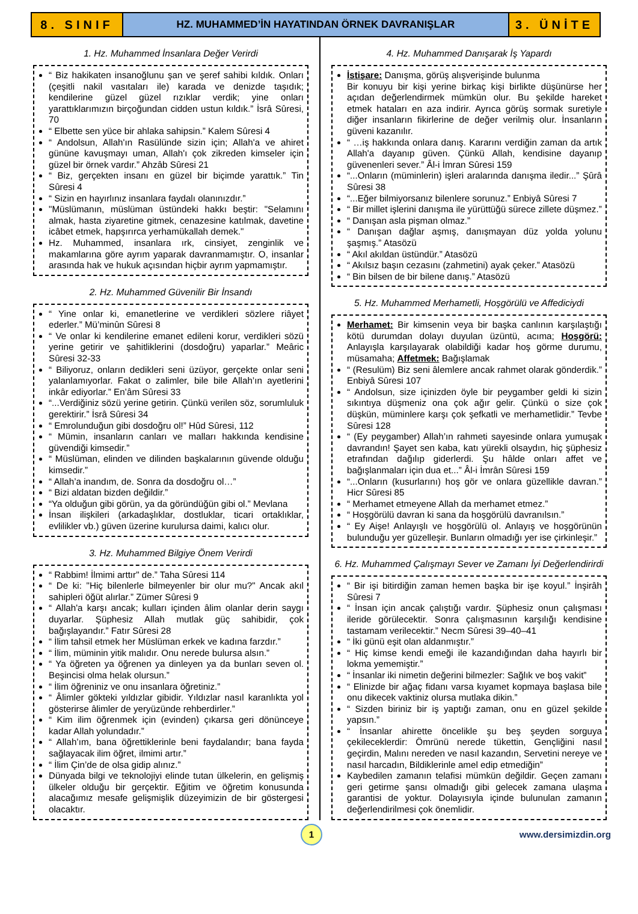8. SINIF
HZ. MUHAMMED’İN HAYATINDAN ÖRNEK DAVRANIŞLAR
3. ÜNİTE
1. Hz. Muhammed İnsanlara Değer Verirdi
“ Biz hakikaten insanoğlunu şan ve şeref sahibi kıldık. Onları (çeşitli nakil vasıtaları ile) karada ve denizde taşıdık; kendilerine güzel güzel rızıklar verdik; yine onları yarattıklarımızın birçoğundan cidden ustun kıldık.” İsrâ Sûresi, 70
“ Elbette sen yüce bir ahlaka sahipsin.” Kalem Sûresi 4
“ Andolsun, Allah'ın Rasülünde sizin için; Allah'a ve ahiret gününe kavuşmayı uman, Allah'ı çok zikreden kimseler için güzel bir örnek vardır.” Ahzâb Sûresi 21
“ Biz, gerçekten insanı en güzel bir biçimde yarattık.” Tin Sûresi 4
“ Sizin en hayırlınız insanlara faydalı olanınızdır.”
"Müslümanın, müslüman üstündeki hakkı beştir: "Selamını almak, hasta ziyaretine gitmek, cenazesine katılmak, davetine icâbet etmek, hapşırırca yerhamükallah demek."
Hz. Muhammed, insanlara ırk, cinsiyet, zenginlik ve makamlarına göre ayrım yaparak davranmamıştır. O, insanlar arasında hak ve hukuk açısından hiçbir ayrım yapmamıştır.
2. Hz. Muhammed Güvenilir Bir İnsandı
“ Yine onlar ki, emanetlerine ve verdikleri sözlere riâyet ederler.” Mü’minûn Sûresi 8
“ Ve onlar ki kendilerine emanet edileni korur, verdikleri sözü yerine getirir ve şahitliklerini (dosdoğru) yaparlar.” Meâric Sûresi 32-33
“ Biliyoruz, onların dedikleri seni üzüyor, gerçekte onlar seni yalanlamıyorlar. Fakat o zalimler, bile bile Allah’ın ayetlerini inkâr ediyorlar.” En’âm Sûresi 33
“...Verdiğiniz sözü yerine getirin. Çünkü verilen söz, sorumluluk gerektirir.” İsrâ Sûresi 34
“ Emrolunduğun gibi dosdoğru ol!” Hûd Sûresi, 112
“ Mümin, insanların canları ve malları hakkında kendisine güvendiği kimsedir.”
“ Müslüman, elinden ve dilinden başkalarının güvende olduğu kimsedir.”
“ Allah’a inandım, de. Sonra da dosdoğru ol…”
“ Bizi aldatan bizden değildir.”
“Ya olduğun gibi görün, ya da göründüğün gibi ol.” Mevlana
İnsan ilişkileri (arkadaşlıklar, dostluklar, ticari ortaklıklar, evlilikler vb.) güven üzerine kurulursa daimi, kalıcı olur.
3. Hz. Muhammed Bilgiye Önem Verirdi
“ Rabbim! İlmimi arttır" de.” Taha Sûresi 114
“ De ki: "Hiç bilenlerle bilmeyenler bir olur mu?" Ancak akıl sahipleri öğüt alırlar.” Zümer Sûresi 9
“ Allah'a karşı ancak; kulları içinden âlim olanlar derin saygı duyarlar. Şüphesiz Allah mutlak güç sahibidir, çok bağışlayandır.” Fatır Sûresi 28
“ İlim tahsil etmek her Müslüman erkek ve kadına farzdır.”
“ İlim, müminin yitik malıdır. Onu nerede bulursa alsın.”
“ Ya öğreten ya öğrenen ya dinleyen ya da bunları seven ol. Beşincisi olma helak olursun.”
“ İlim öğreniniz ve onu insanlara öğretiniz.”
“ Âlimler gökteki yıldızlar gibidir. Yıldızlar nasıl karanlıkta yol gösterirse âlimler de yeryüzünde rehberdirler.”
“ Kim ilim öğrenmek için (evinden) çıkarsa geri dönünceye kadar Allah yolundadır.”
“ Allah’ım, bana öğrettiklerinle beni faydalandır; bana fayda sağlayacak ilim öğret, ilmimi artır.”
“ İlim Çin’de de olsa gidip alınız.”
Dünyada bilgi ve teknolojiyi elinde tutan ülkelerin, en gelişmiş ülkeler olduğu bir gerçektir. Eğitim ve öğretim konusunda alacağımız mesafe gelişmişlik düzeyimizin de bir göstergesi olacaktır.
4. Hz. Muhammed Danışarak İş Yapardı
İstişare: Danışma, görüş alışverişinde bulunma
Bir konuyu bir kişi yerine birkaç kişi birlikte düşünürse her açıdan değerlendirmek mümkün olur. Bu şekilde hareket etmek hataları en aza indirir. Ayrıca görüş sormak suretiyle diğer insanların fikirlerine de değer verilmiş olur. İnsanların güveni kazanılır.
“ …iş hakkında onlara danış. Kararını verdiğin zaman da artık Allah'a dayanıp güven. Çünkü Allah, kendisine dayanıp güvenenleri sever.” Âl-i İmran Sûresi 159
“...Onların (müminlerin) işleri aralarında danışma iledir...” Şûrâ Sûresi 38
“...Eğer bilmiyorsanız bilenlere sorunuz.” Enbiyâ Sûresi 7
“ Bir millet işlerini danışma ile yürüttüğü sürece zillete düşmez.”
“ Danışan asla pişman olmaz.”
“ Danışan dağlar aşmış, danışmayan düz yolda yolunu şaşmış.” Atasözü
“ Akıl akıldan üstündür.” Atasözü
“ Akılsız başın cezasını (zahmetini) ayak çeker.” Atasözü
“ Bin bilsen de bir bilene danış.” Atasözü
5. Hz. Muhammed Merhametli, Hoşgörülü ve Affediciydi
Merhamet: Bir kimsenin veya bir başka canlının karşılaştığı kötü durumdan dolayı duyulan üzüntü, acıma; Hoşgörü: Anlayışla karşılayarak olabildiği kadar hoş görme durumu, müsamaha; Affetmek: Bağışlamak
“ (Resulüm) Biz seni âlemlere ancak rahmet olarak gönderdik.” Enbiyâ Sûresi 107
“ Andolsun, size içinizden öyle bir peygamber geldi ki sizin sıkıntıya düşmeniz ona çok ağır gelir. Çünkü o size çok düşkün, müminlere karşı çok şefkatli ve merhametlidir.” Tevbe Sûresi 128
“ (Ey peygamber) Allah’ın rahmeti sayesinde onlara yumuşak davrandın! Şayet sen kaba, katı yürekli olsaydın, hiç şüphesiz etrafından dağılıp giderlerdi. Şu hâlde onları affet ve bağışlanmaları için dua et...” Âl-i İmrân Sûresi 159
“...Onların (kusurlarını) hoş gör ve onlara güzellikle davran.” Hicr Sûresi 85
“ Merhamet etmeyene Allah da merhamet etmez.”
“ Hoşgörülü davran ki sana da hoşgörülü davranılsın.”
“ Ey Aişe! Anlayışlı ve hoşgörülü ol. Anlayış ve hoşgörünün bulunduğu yer güzelleşir. Bunların olmadığı yer ise çirkinleşir.”
6. Hz. Muhammed Çalışmayı Sever ve Zamanı İyi Değerlendirirdi
“ Bir işi bitirdiğin zaman hemen başka bir işe koyul.” İnşirâh Sûresi 7
“ İnsan için ancak çalıştığı vardır. Şüphesiz onun çalışması ileride görülecektir. Sonra çalışmasının karşılığı kendisine tastamam verilecektir.” Necm Sûresi 39–40–41
“ İki günü eşit olan aldanmıştır.”
“ Hiç kimse kendi emeği ile kazandığından daha hayırlı bir lokma yememiştir.”
“ İnsanlar iki nimetin değerini bilmezler: Sağlık ve boş vakit”
“ Elinizde bir ağaç fidanı varsa kıyamet kopmaya başlasa bile onu dikecek vaktiniz olursa mutlaka dikin.”
“ Sizden biriniz bir iş yaptığı zaman, onu en güzel şekilde yapsın.”
“ İnsanlar ahirette öncelikle şu beş şeyden sorguya çekileceklerdir: Ömrünü nerede tükettin, Gençliğini nasıl geçirdin, Malını nereden ve nasıl kazandın, Servetini nereye ve nasıl harcadın, Bildiklerinle amel edip etmediğin”
Kaybedilen zamanın telafisi mümkün değildir. Geçen zamanı geri getirme şansı olmadığı gibi gelecek zamana ulaşma garantisi de yoktur. Dolayısıyla içinde bulunulan zamanın değerlendirilmesi çok önemlidir.
1
www.dersimizdin.org